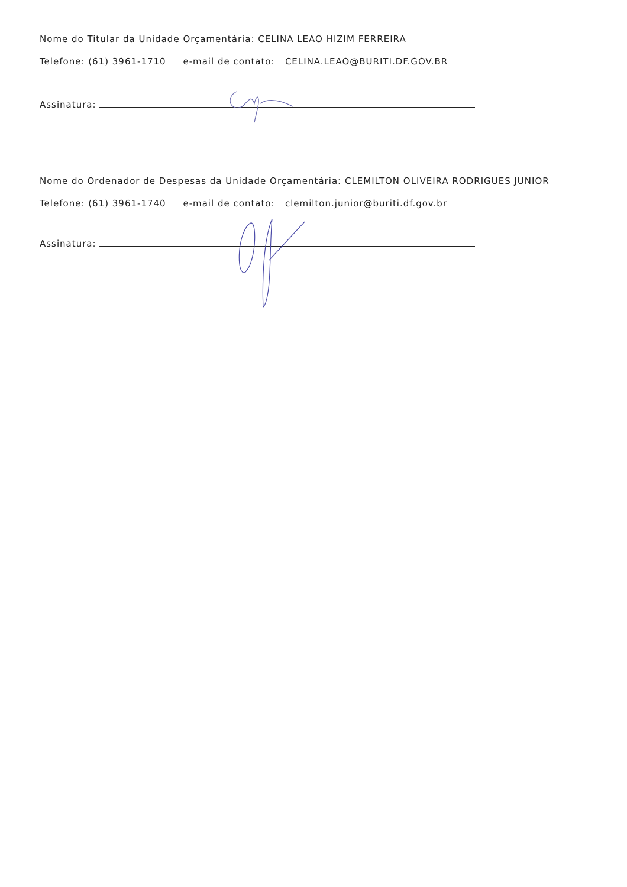Nome do Titular da Unidade Orçamentária: CELINA LEAO HIZIM FERREIRA
Telefone: (61) 3961-1710 e-mail de contato: CELINA.LEAO@BURITI.DF.GOV.BR
Assinatura:
Nome do Ordenador de Despesas da Unidade Orçamentária: CLEMILTON OLIVEIRA RODRIGUES JUNIOR
Telefone: (61) 3961-1740 e-mail de contato: clemilton.junior@buriti.df.gov.br
Assinatura: